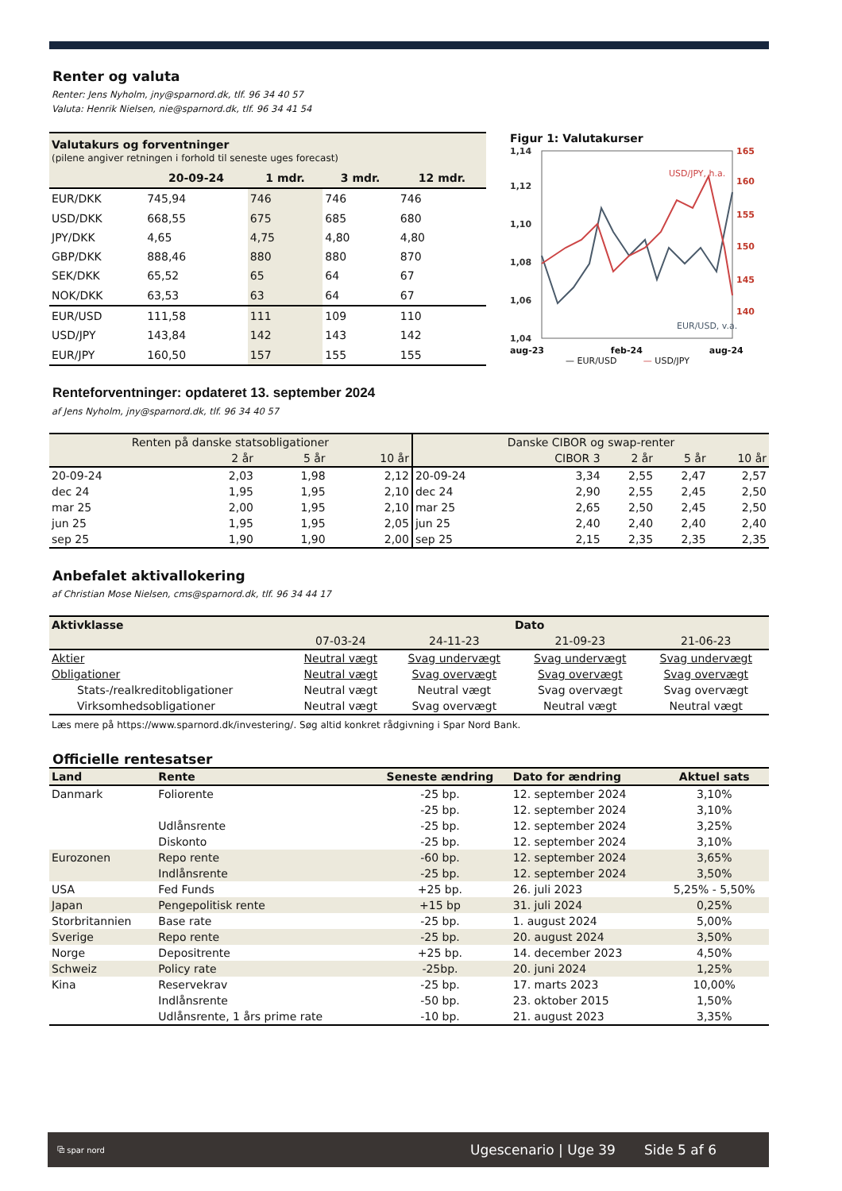Renter og valuta
Renter: Jens Nyholm, jny@sparnord.dk, tlf. 96 34 40 57
Valuta: Henrik Nielsen, nie@sparnord.dk, tlf. 96 34 41 54
| Valutakurs og forventninger (pilene angiver retningen i forhold til seneste uges forecast) | | | | |
| | 20-09-24 | 1 mdr. | 3 mdr. | 12 mdr. |
| EUR/DKK | 745,94 | 746 | 746 | 746 |
| USD/DKK | 668,55 | 675 | 685 | 680 |
| JPY/DKK | 4,65 | 4,75 | 4,80 | 4,80 |
| GBP/DKK | 888,46 | 880 | 880 | 870 |
| SEK/DKK | 65,52 | 65 | 64 | 67 |
| NOK/DKK | 63,53 | 63 | 64 | 67 |
| EUR/USD | 111,58 | 111 | 109 | 110 |
| USD/JPY | 143,84 | 142 | 143 | 142 |
| EUR/JPY | 160,50 | 157 | 155 | 155 |
Figur 1: Valutakurser
1,14
1,12
1,10
1,08
1,06
1,04
165
160
155
150
145
140
USD/JPY, h.a.
EUR/USD, v.a.
aug-23 feb-24 aug-24
— EUR/USD — USD/JPY
Renteforventninger: opdateret 13. september 2024
af Jens Nyholm, jny@sparnord.dk, tlf. 96 34 40 57
| Renten på danske statsobligationer | | | | Danske CIBOR og swap-renter | | | | |
| --- | --- | --- | --- | --- | --- | --- | --- | --- |
| | 2 år | 5 år | 10 år | | CIBOR 3 | 2 år | 5 år | 10 år |
| 20-09-24 | 2,03 | 1,98 | 2,12 | 20-09-24 | 3,34 | 2,55 | 2,47 | 2,57 |
| dec 24 | 1,95 | 1,95 | 2,10 | dec 24 | 2,90 | 2,55 | 2,45 | 2,50 |
| mar 25 | 2,00 | 1,95 | 2,10 | mar 25 | 2,65 | 2,50 | 2,45 | 2,50 |
| jun 25 | 1,95 | 1,95 | 2,05 | jun 25 | 2,40 | 2,40 | 2,40 | 2,40 |
| sep 25 | 1,90 | 1,90 | 2,00 | sep 25 | 2,15 | 2,35 | 2,35 | 2,35 |
Anbefalet aktivallokering
af Christian Mose Nielsen, cms@sparnord.dk, tlf. 96 34 44 17
| Aktivklasse | Dato | | | |
| --- | --- | --- | --- | --- |
| | 07-03-24 | 24-11-23 | 21-09-23 | 21-06-23 |
| Aktier | Neutral vægt | Svag undervægt | Svag undervægt | Svag undervægt |
| Obligationer | Neutral vægt | Svag overvægt | Svag overvægt | Svag overvægt |
| Stats-/realkreditobligationer | Neutral vægt | Neutral vægt | Svag overvægt | Svag overvægt |
| Virksomhedsobligationer | Neutral vægt | Svag overvægt | Neutral vægt | Neutral vægt |
Læs mere på https://www.sparnord.dk/investering/. Søg altid konkret rådgivning i Spar Nord Bank.
Officielle rentesatser
| Land | Rente | Seneste ændring | Dato for ændring | Aktuel sats |
| --- | --- | --- | --- | --- |
| Danmark | Foliorente | -25 bp. | 12. september 2024 | 3,10% |
| | | -25 bp. | 12. september 2024 | 3,10% |
| | Udlånsrente | -25 bp. | 12. september 2024 | 3,25% |
| | Diskonto | -25 bp. | 12. september 2024 | 3,10% |
| Eurozonen | Repo rente | -60 bp. | 12. september 2024 | 3,65% |
| | Indlånsrente | -25 bp. | 12. september 2024 | 3,50% |
| USA | Fed Funds | +25 bp. | 26. juli 2023 | 5,25% - 5,50% |
| Japan | Pengepolitisk rente | +15 bp | 31. juli 2024 | 0,25% |
| Storbritannien | Base rate | -25 bp. | 1. august 2024 | 5,00% |
| Sverige | Repo rente | -25 bp. | 20. august 2024 | 3,50% |
| Norge | Depositrente | +25 bp. | 14. december 2023 | 4,50% |
| Schweiz | Policy rate | -25bp. | 20. juni 2024 | 1,25% |
| Kina | Reservekrav | -25 bp. | 17. marts 2023 | 10,00% |
| | Indlånsrente | -50 bp. | 23. oktober 2015 | 1,50% |
| | Udlånsrente, 1 års prime rate | -10 bp. | 21. august 2023 | 3,35% |
⧉ spar nord Ugescenario | Uge 39 Side 5 af 6